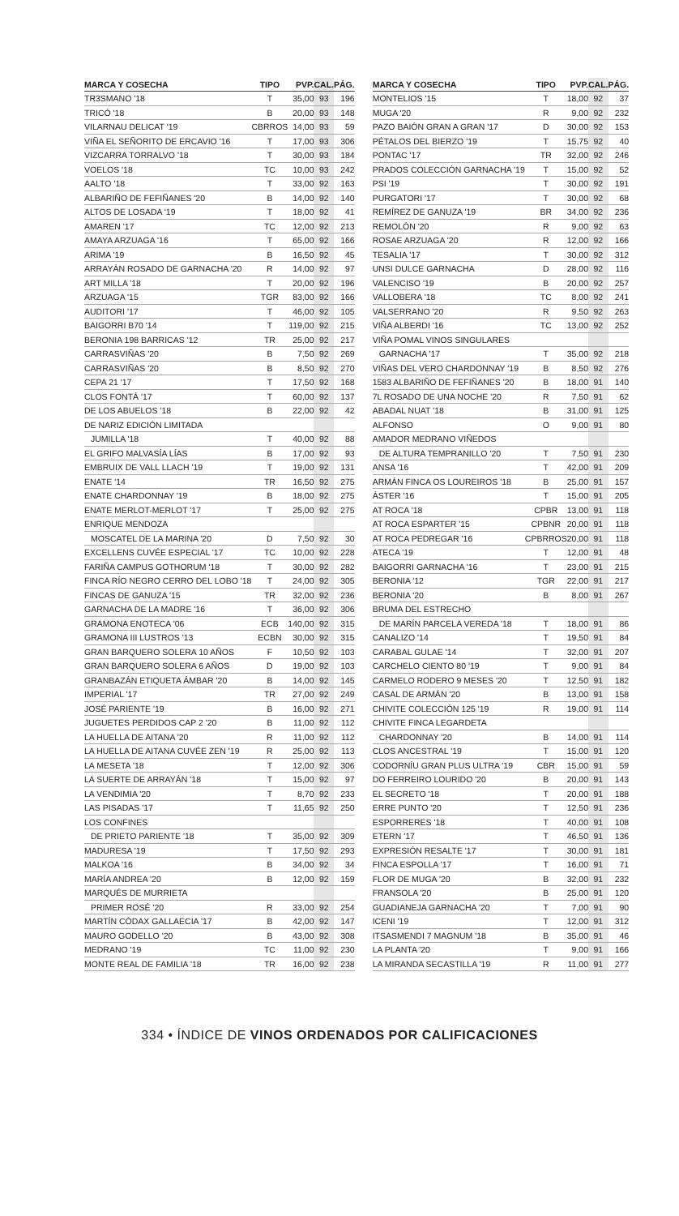| MARCA Y COSECHA | TIPO | PVP. | CAL. | PÁG. |
| --- | --- | --- | --- | --- |
| TR3SMANO '18 | T | 35,00 | 93 | 196 |
| TRICÓ '18 | B | 20,00 | 93 | 148 |
| VILARNAU DELICAT '19 | CBRROS | 14,00 | 93 | 59 |
| VIÑA EL SEÑORITO DE ERCAVIO '16 | T | 17,00 | 93 | 306 |
| VIZCARRA TORRALVO '18 | T | 30,00 | 93 | 184 |
| VOELOS '18 | TC | 10,00 | 93 | 242 |
| AALTO '18 | T | 33,00 | 92 | 163 |
| ALBARIÑO DE FEFIÑANES '20 | B | 14,00 | 92 | 140 |
| ALTOS DE LOSADA '19 | T | 18,00 | 92 | 41 |
| AMAREN '17 | TC | 12,00 | 92 | 213 |
| AMAYA ARZUAGA '16 | T | 65,00 | 92 | 166 |
| ARIMA '19 | B | 16,50 | 92 | 45 |
| ARRAYÁN ROSADO DE GARNACHA '20 | R | 14,00 | 92 | 97 |
| ART MILLA '18 | T | 20,00 | 92 | 196 |
| ARZUAGA '15 | TGR | 83,00 | 92 | 166 |
| AUDITORI '17 | T | 46,00 | 92 | 105 |
| BAIGORRI B70 '14 | T | 119,00 | 92 | 215 |
| BERONIA 198 BARRICAS '12 | TR | 25,00 | 92 | 217 |
| CARRASVIÑAS '20 | B | 7,50 | 92 | 269 |
| CARRASVIÑAS '20 | B | 8,50 | 92 | 270 |
| CEPA 21 '17 | T | 17,50 | 92 | 168 |
| CLOS FONTÁ '17 | T | 60,00 | 92 | 137 |
| DE LOS ABUELOS '18 | B | 22,00 | 92 | 42 |
| DE NARIZ EDICIÓN LIMITADA | | | | |
| JUMILLA '18 | T | 40,00 | 92 | 88 |
| EL GRIFO MALVASÍA LÍAS | B | 17,00 | 92 | 93 |
| EMBRUIX DE VALL LLACH '19 | T | 19,00 | 92 | 131 |
| ENATE '14 | TR | 16,50 | 92 | 275 |
| ENATE CHARDONNAY '19 | B | 18,00 | 92 | 275 |
| ENATE MERLOT-MERLOT '17 | T | 25,00 | 92 | 275 |
| ENRIQUE MENDOZA | | | | |
| MOSCATEL DE LA MARINA '20 | D | 7,50 | 92 | 30 |
| EXCELLENS CUVÉE ESPECIAL '17 | TC | 10,00 | 92 | 228 |
| FARIÑA CAMPUS GOTHORUM '18 | T | 30,00 | 92 | 282 |
| FINCA RÍO NEGRO CERRO DEL LOBO '18 | T | 24,00 | 92 | 305 |
| FINCAS DE GANUZA '15 | TR | 32,00 | 92 | 236 |
| GARNACHA DE LA MADRE '16 | T | 36,00 | 92 | 306 |
| GRAMONA ENOTECA '06 | ECB | 140,00 | 92 | 315 |
| GRAMONA III LUSTROS '13 | ECBN | 30,00 | 92 | 315 |
| GRAN BARQUERO SOLERA 10 AÑOS | F | 10,50 | 92 | 103 |
| GRAN BARQUERO SOLERA 6 AÑOS | D | 19,00 | 92 | 103 |
| GRANBAZÁN ETIQUETA ÁMBAR '20 | B | 14,00 | 92 | 145 |
| IMPERIAL '17 | TR | 27,00 | 92 | 249 |
| JOSÉ PARIENTE '19 | B | 16,00 | 92 | 271 |
| JUGUETES PERDIDOS CAP 2 '20 | B | 11,00 | 92 | 112 |
| LA HUELLA DE AITANA '20 | R | 11,00 | 92 | 112 |
| LA HUELLA DE AITANA CUVÉE ZEN '19 | R | 25,00 | 92 | 113 |
| LA MESETA '18 | T | 12,00 | 92 | 306 |
| LA SUERTE DE ARRAYÁN '18 | T | 15,00 | 92 | 97 |
| LA VENDIMIA '20 | T | 8,70 | 92 | 233 |
| LAS PISADAS '17 | T | 11,65 | 92 | 250 |
| LOS CONFINES | | | | |
| DE PRIETO PARIENTE '18 | T | 35,00 | 92 | 309 |
| MADURESA '19 | T | 17,50 | 92 | 293 |
| MALKOA '16 | B | 34,00 | 92 | 34 |
| MARÍA ANDREA '20 | B | 12,00 | 92 | 159 |
| MARQUÉS DE MURRIETA | | | | |
| PRIMER ROSÉ '20 | R | 33,00 | 92 | 254 |
| MARTÍN CÓDAX GALLAECIA '17 | B | 42,00 | 92 | 147 |
| MAURO GODELLO '20 | B | 43,00 | 92 | 308 |
| MEDRANO '19 | TC | 11,00 | 92 | 230 |
| MONTE REAL DE FAMILIA '18 | TR | 16,00 | 92 | 238 |
| MARCA Y COSECHA | TIPO | PVP. | CAL. | PÁG. |
| --- | --- | --- | --- | --- |
| MONTELIOS '15 | T | 18,00 | 92 | 37 |
| MUGA '20 | R | 9,00 | 92 | 232 |
| PAZO BAIÓN GRAN A GRAN '17 | D | 30,00 | 92 | 153 |
| PÉTALOS DEL BIERZO '19 | T | 15,75 | 92 | 40 |
| PONTAC '17 | TR | 32,00 | 92 | 246 |
| PRADOS COLECCIÓN GARNACHA '19 | T | 15,00 | 92 | 52 |
| PSI '19 | T | 30,00 | 92 | 191 |
| PURGATORI '17 | T | 30,00 | 92 | 68 |
| REMÍREZ DE GANUZA '19 | BR | 34,00 | 92 | 236 |
| REMOLÓN '20 | R | 9,00 | 92 | 63 |
| ROSAE ARZUAGA '20 | R | 12,00 | 92 | 166 |
| TESALIA '17 | T | 30,00 | 92 | 312 |
| UNSI DULCE GARNACHA | D | 28,00 | 92 | 116 |
| VALENCISO '19 | B | 20,00 | 92 | 257 |
| VALLOBERA '18 | TC | 8,00 | 92 | 241 |
| VALSERRANO '20 | R | 9,50 | 92 | 263 |
| VIÑA ALBERDI '16 | TC | 13,00 | 92 | 252 |
| VIÑA POMAL VINOS SINGULARES | | | | |
| GARNACHA '17 | T | 35,00 | 92 | 218 |
| VIÑAS DEL VERO CHARDONNAY '19 | B | 8,50 | 92 | 276 |
| 1583 ALBARIÑO DE FEFIÑANES '20 | B | 18,00 | 91 | 140 |
| 7L ROSADO DE UNA NOCHE '20 | R | 7,50 | 91 | 62 |
| ABADAL NUAT '18 | B | 31,00 | 91 | 125 |
| ALFONSO | O | 9,00 | 91 | 80 |
| AMADOR MEDRANO VIÑEDOS | | | | |
| DE ALTURA TEMPRANILLO '20 | T | 7,50 | 91 | 230 |
| ANSA '16 | T | 42,00 | 91 | 209 |
| ARMÁN FINCA OS LOUREIROS '18 | B | 25,00 | 91 | 157 |
| ÁSTER '16 | T | 15,00 | 91 | 205 |
| AT ROCA '18 | CPBR | 13,00 | 91 | 118 |
| AT ROCA ESPARTER '15 | CPBNR | 20,00 | 91 | 118 |
| AT ROCA PEDREGAR '16 | CPBRROS | 20,00 | 91 | 118 |
| ATECA '19 | T | 12,00 | 91 | 48 |
| BAIGORRI GARNACHA '16 | T | 23,00 | 91 | 215 |
| BERONIA '12 | TGR | 22,00 | 91 | 217 |
| BERONIA '20 | B | 8,00 | 91 | 267 |
| BRUMA DEL ESTRECHO | | | | |
| DE MARÍN PARCELA VEREDA '18 | T | 18,00 | 91 | 86 |
| CANALIZO '14 | T | 19,50 | 91 | 84 |
| CARABAL GULAE '14 | T | 32,00 | 91 | 207 |
| CARCHELO CIENTO 80 '19 | T | 9,00 | 91 | 84 |
| CARMELO RODERO 9 MESES '20 | T | 12,50 | 91 | 182 |
| CASAL DE ARMÁN '20 | B | 13,00 | 91 | 158 |
| CHIVITE COLECCIÓN 125 '19 | R | 19,00 | 91 | 114 |
| CHIVITE FINCA LEGARDETA | | | | |
| CHARDONNAY '20 | B | 14,00 | 91 | 114 |
| CLOS ANCESTRAL '19 | T | 15,00 | 91 | 120 |
| CODORNÍU GRAN PLUS ULTRA '19 | CBR | 15,00 | 91 | 59 |
| DO FERREIRO LOURIDO '20 | B | 20,00 | 91 | 143 |
| EL SECRETO '18 | T | 20,00 | 91 | 188 |
| ERRE PUNTO '20 | T | 12,50 | 91 | 236 |
| ESPORRERES '18 | T | 40,00 | 91 | 108 |
| ETERN '17 | T | 46,50 | 91 | 136 |
| EXPRESIÓN RESALTE '17 | T | 30,00 | 91 | 181 |
| FINCA ESPOLLA '17 | T | 16,00 | 91 | 71 |
| FLOR DE MUGA '20 | B | 32,00 | 91 | 232 |
| FRANSOLA '20 | B | 25,00 | 91 | 120 |
| GUADIANEJA GARNACHA '20 | T | 7,00 | 91 | 90 |
| ICENI '19 | T | 12,00 | 91 | 312 |
| ITSASMENDI 7 MAGNUM '18 | B | 35,00 | 91 | 46 |
| LA PLANTA '20 | T | 9,00 | 91 | 166 |
| LA MIRANDA SECASTILLA '19 | R | 11,00 | 91 | 277 |
334 • ÍNDICE DE VINOS ORDENADOS POR CALIFICACIONES